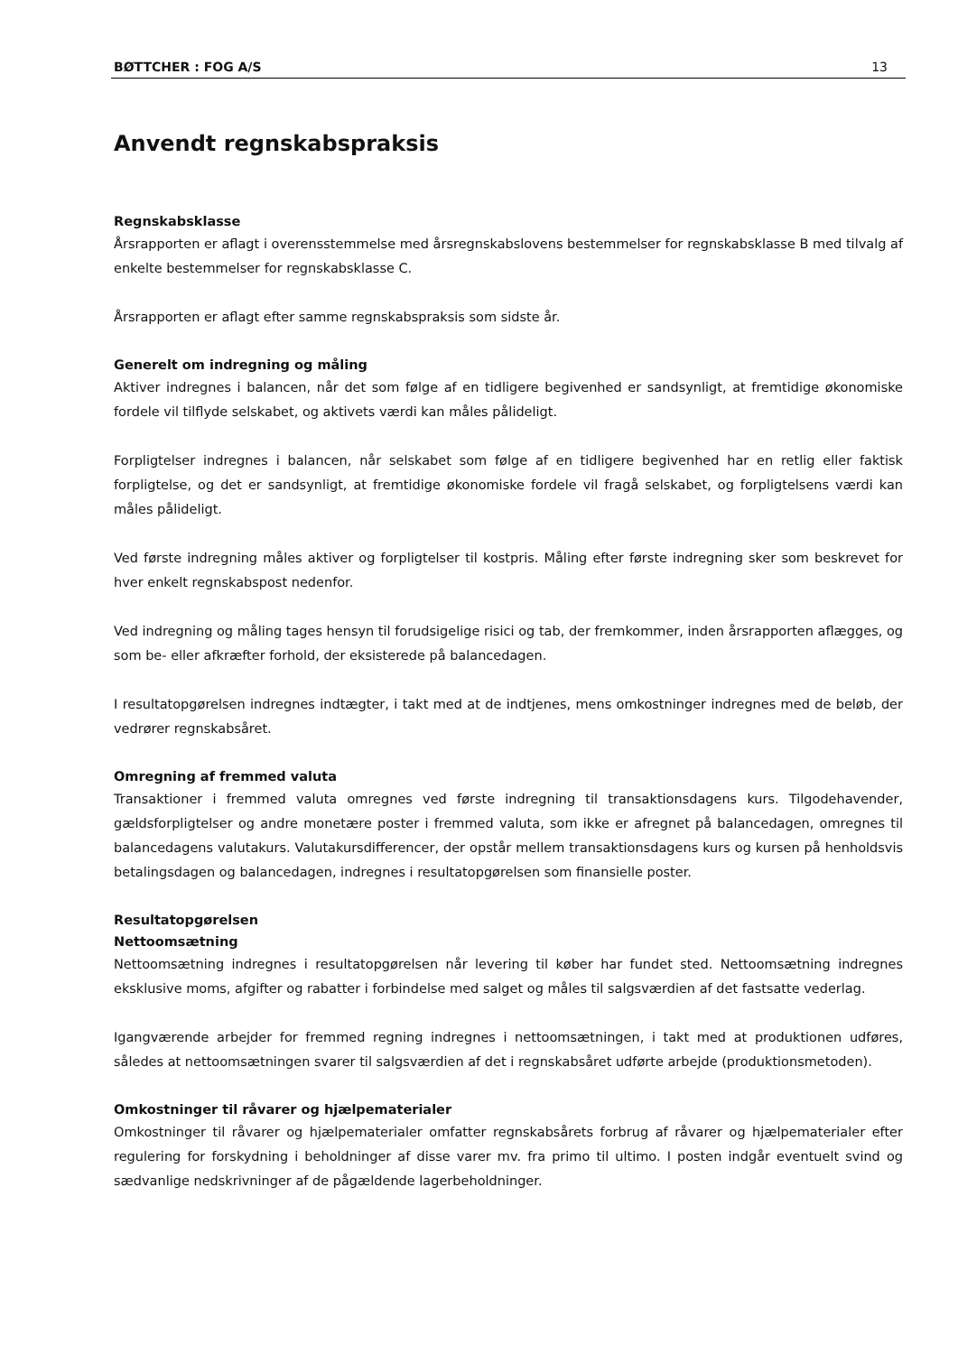BØTTCHER : FOG A/S 13
Anvendt regnskabspraksis
Regnskabsklasse
Årsrapporten er aflagt i overensstemmelse med årsregnskabslovens bestemmelser for regnskabsklasse B med tilvalg af enkelte bestemmelser for regnskabsklasse C.
Årsrapporten er aflagt efter samme regnskabspraksis som sidste år.
Generelt om indregning og måling
Aktiver indregnes i balancen, når det som følge af en tidligere begivenhed er sandsynligt, at fremtidige økonomiske fordele vil tilflyde selskabet, og aktivets værdi kan måles pålideligt.
Forpligtelser indregnes i balancen, når selskabet som følge af en tidligere begivenhed har en retlig eller faktisk forpligtelse, og det er sandsynligt, at fremtidige økonomiske fordele vil fragå selskabet, og forpligtelsens værdi kan måles pålideligt.
Ved første indregning måles aktiver og forpligtelser til kostpris. Måling efter første indregning sker som beskrevet for hver enkelt regnskabspost nedenfor.
Ved indregning og måling tages hensyn til forudsigelige risici og tab, der fremkommer, inden årsrapporten aflægges, og som be- eller afkræfter forhold, der eksisterede på balancedagen.
I resultatopgørelsen indregnes indtægter, i takt med at de indtjenes, mens omkostninger indregnes med de beløb, der vedrører regnskabsåret.
Omregning af fremmed valuta
Transaktioner i fremmed valuta omregnes ved første indregning til transaktionsdagens kurs. Tilgodehavender, gældsforpligtelser og andre monetære poster i fremmed valuta, som ikke er afregnet på balancedagen, omregnes til balancedagens valutakurs. Valutakursdifferencer, der opstår mellem transaktionsdagens kurs og kursen på henholdsvis betalingsdagen og balancedagen, indregnes i resultatopgørelsen som finansielle poster.
Resultatopgørelsen
Nettoomsætning
Nettoomsætning indregnes i resultatopgørelsen når levering til køber har fundet sted. Nettoomsætning indregnes eksklusive moms, afgifter og rabatter i forbindelse med salget og måles til salgsværdien af det fastsatte vederlag.
Igangværende arbejder for fremmed regning indregnes i nettoomsætningen, i takt med at produktionen udføres, således at nettoomsætningen svarer til salgsværdien af det i regnskabsåret udførte arbejde (produktionsmetoden).
Omkostninger til råvarer og hjælpematerialer
Omkostninger til råvarer og hjælpematerialer omfatter regnskabsårets forbrug af råvarer og hjælpematerialer efter regulering for forskydning i beholdninger af disse varer mv. fra primo til ultimo. I posten indgår eventuelt svind og sædvanlige nedskrivninger af de pågældende lagerbeholdninger.